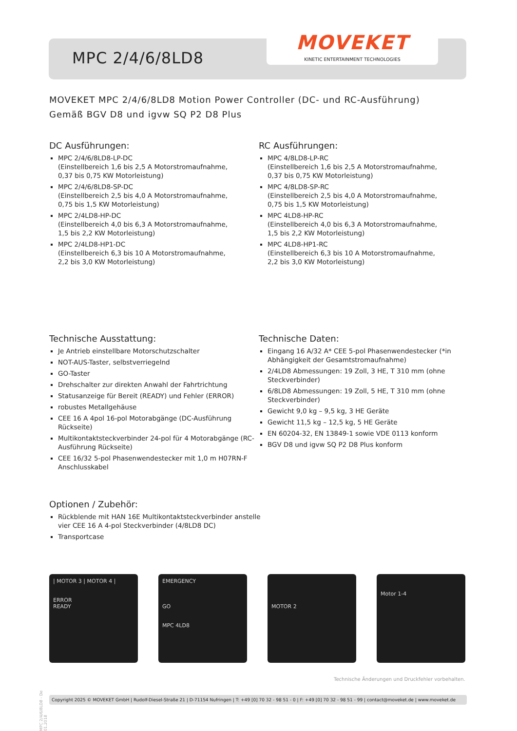MPC 2/4/6/8LD8
MOVEKET
KINETIC ENTERTAINMENT TECHNOLOGIES
MOVEKET MPC 2/4/6/8LD8 Motion Power Controller (DC- und RC-Ausführung)
Gemäß BGV D8 und igvw SQ P2 D8 Plus
DC Ausführungen:
MPC 2/4/6/8LD8-LP-DC
(Einstellbereich 1,6 bis 2,5 A Motorstromaufnahme,
0,37 bis 0,75 KW Motorleistung)
MPC 2/4/6/8LD8-SP-DC
(Einstellbereich 2,5 bis 4,0 A Motorstromaufnahme,
0,75 bis 1,5 KW Motorleistung)
MPC 2/4LD8-HP-DC
(Einstellbereich 4,0 bis 6,3 A Motorstromaufnahme,
1,5 bis 2,2 KW Motorleistung)
MPC 2/4LD8-HP1-DC
(Einstellbereich 6,3 bis 10 A Motorstromaufnahme,
2,2 bis 3,0 KW Motorleistung)
RC Ausführungen:
MPC 4/8LD8-LP-RC
(Einstellbereich 1,6 bis 2,5 A Motorstromaufnahme,
0,37 bis 0,75 KW Motorleistung)
MPC 4/8LD8-SP-RC
(Einstellbereich 2,5 bis 4,0 A Motorstromaufnahme,
0,75 bis 1,5 KW Motorleistung)
MPC 4LD8-HP-RC
(Einstellbereich 4,0 bis 6,3 A Motorstromaufnahme,
1,5 bis 2,2 KW Motorleistung)
MPC 4LD8-HP1-RC
(Einstellbereich 6,3 bis 10 A Motorstromaufnahme,
2,2 bis 3,0 KW Motorleistung)
Technische Ausstattung:
Je Antrieb einstellbare Motorschutzschalter
NOT-AUS-Taster, selbstverriegelnd
GO-Taster
Drehschalter zur direkten Anwahl der Fahrtrichtung
Statusanzeige für Bereit (READY) und Fehler (ERROR)
robustes Metallgehäuse
CEE 16 A 4pol 16-pol Motorabgänge (DC-Ausführung Rückseite)
Multikontaktsteckverbinder 24-pol für 4 Motorabgänge (RC-Ausführung Rückseite)
CEE 16/32 5-pol Phasenwendestecker mit 1,0 m H07RN-F Anschlusskabel
Technische Daten:
Eingang 16 A/32 A* CEE 5-pol Phasenwendestecker (*in Abhängigkeit der Gesamtstromaufnahme)
2/4LD8 Abmessungen: 19 Zoll, 3 HE, T 310 mm (ohne Steckverbinder)
6/8LD8 Abmessungen: 19 Zoll, 5 HE, T 310 mm (ohne Steckverbinder)
Gewicht 9,0 kg – 9,5 kg, 3 HE Geräte
Gewicht 11,5 kg – 12,5 kg, 5 HE Geräte
EN 60204-32, EN 13849-1 sowie VDE 0113 konform
BGV D8 und igvw SQ P2 D8 Plus konform
Optionen / Zubehör:
Rückblende mit HAN 16E Multikontaktsteckverbinder anstelle vier CEE 16 A 4-pol Steckverbinder (4/8LD8 DC)
Transportcase
| MOTOR 3 | MOTOR 4 |
ERROR
READY
EMERGENCY
GO
MPC 4LD8
MOTOR 2
Motor 1-4
MPC 2/4/6/8LD8 - De 01.2018
Technische Änderungen und Druckfehler vorbehalten.
Copyright 2025 © MOVEKET GmbH | Rudolf-Diesel-Straße 21 | D-71154 Nufringen | T: +49 [0] 70 32 - 98 51 - 0 | F: +49 [0] 70 32 - 98 51 - 99 | contact@moveket.de | www.moveket.de